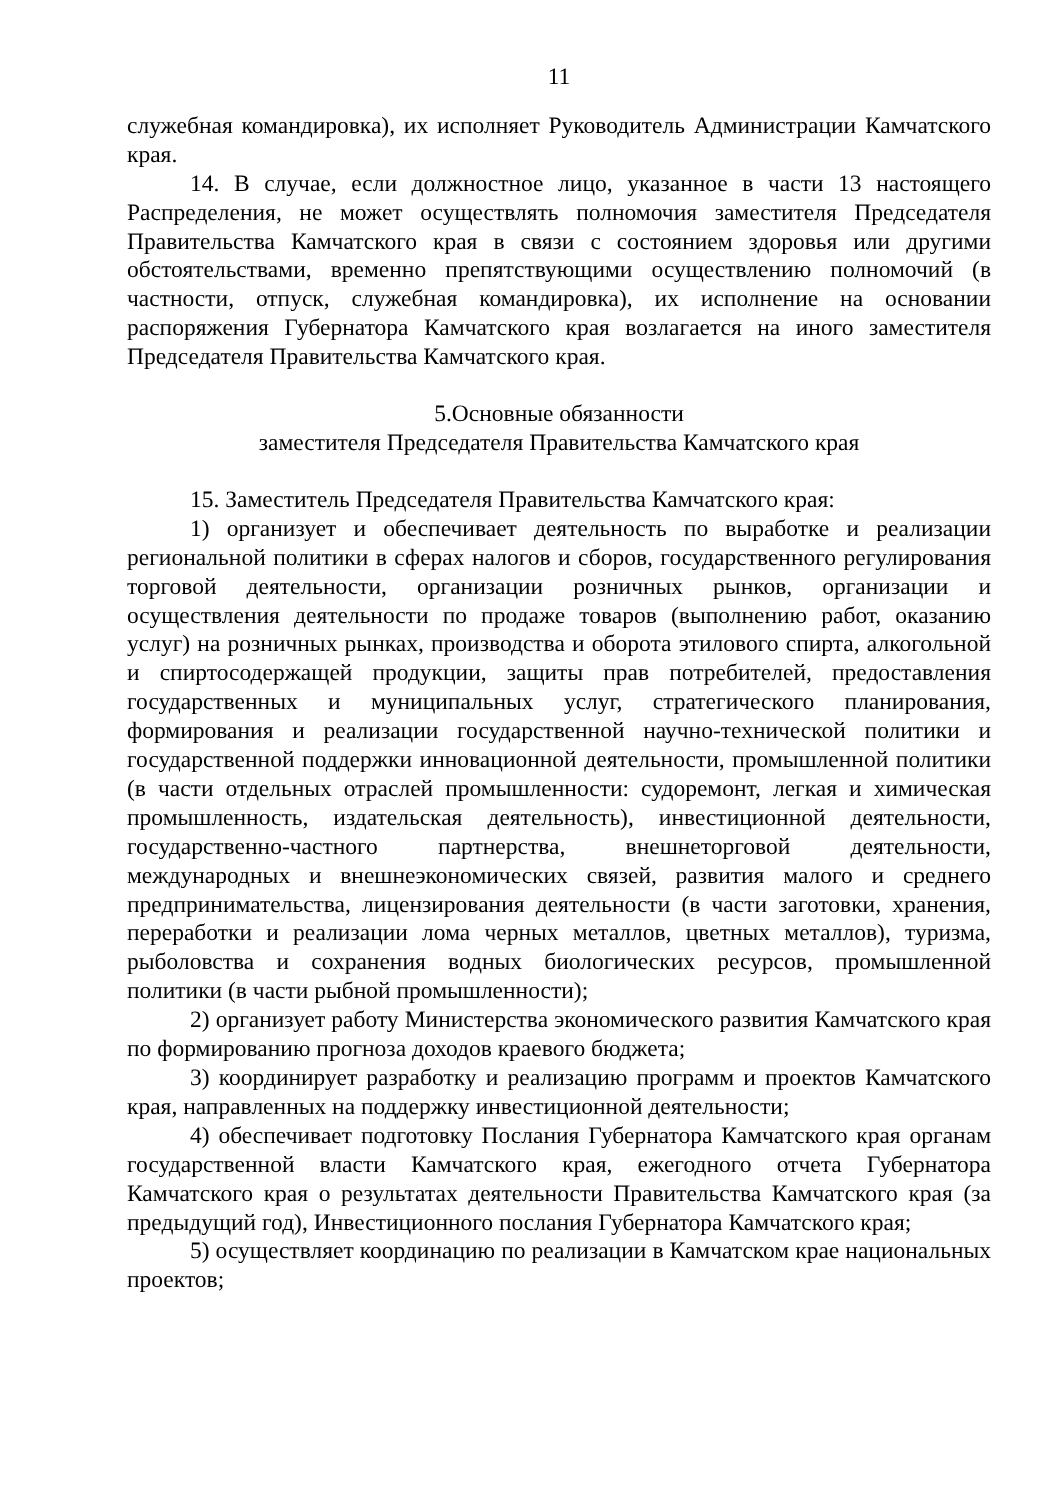11
служебная командировка), их исполняет Руководитель Администрации Камчатского края.
14. В случае, если должностное лицо, указанное в части 13 настоящего Распределения, не может осуществлять полномочия заместителя Председателя Правительства Камчатского края в связи с состоянием здоровья или другими обстоятельствами, временно препятствующими осуществлению полномочий (в частности, отпуск, служебная командировка), их исполнение на основании распоряжения Губернатора Камчатского края возлагается на иного заместителя Председателя Правительства Камчатского края.
5.Основные обязанности
заместителя Председателя Правительства Камчатского края
15. Заместитель Председателя Правительства Камчатского края:
1) организует и обеспечивает деятельность по выработке и реализации региональной политики в сферах налогов и сборов, государственного регулирования торговой деятельности, организации розничных рынков, организации и осуществления деятельности по продаже товаров (выполнению работ, оказанию услуг) на розничных рынках, производства и оборота этилового спирта, алкогольной и спиртосодержащей продукции, защиты прав потребителей, предоставления государственных и муниципальных услуг, стратегического планирования, формирования и реализации государственной научно-технической политики и государственной поддержки инновационной деятельности, промышленной политики (в части отдельных отраслей промышленности: судоремонт, легкая и химическая промышленность, издательская деятельность), инвестиционной деятельности, государственно-частного партнерства, внешнеторговой деятельности, международных и внешнеэкономических связей, развития малого и среднего предпринимательства, лицензирования деятельности (в части заготовки, хранения, переработки и реализации лома черных металлов, цветных металлов), туризма, рыболовства и сохранения водных биологических ресурсов, промышленной политики (в части рыбной промышленности);
2) организует работу Министерства экономического развития Камчатского края по формированию прогноза доходов краевого бюджета;
3) координирует разработку и реализацию программ и проектов Камчатского края, направленных на поддержку инвестиционной деятельности;
4) обеспечивает подготовку Послания Губернатора Камчатского края органам государственной власти Камчатского края, ежегодного отчета Губернатора Камчатского края о результатах деятельности Правительства Камчатского края (за предыдущий год), Инвестиционного послания Губернатора Камчатского края;
5) осуществляет координацию по реализации в Камчатском крае национальных проектов;